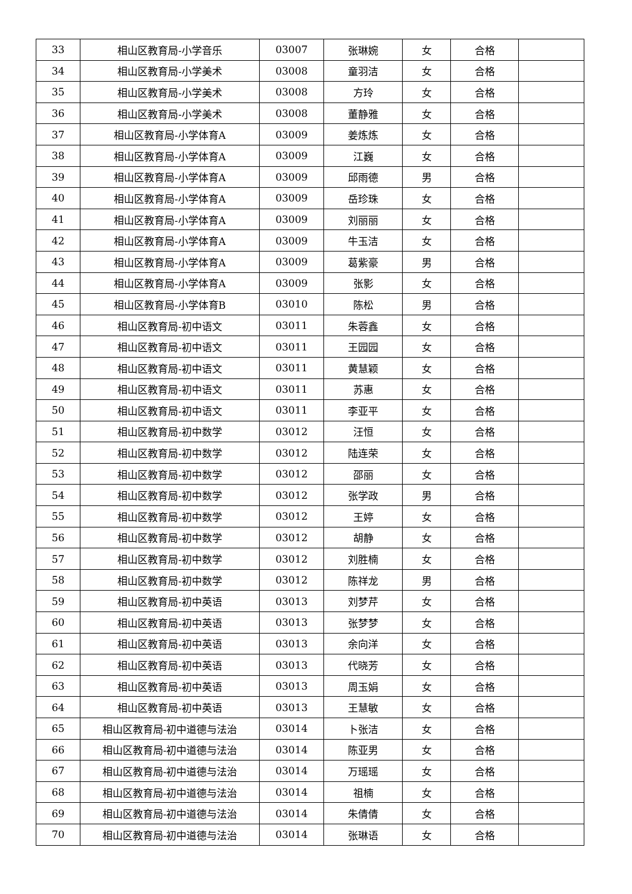| 33 | 相山区教育局-小学音乐 | 03007 | 张琳婉 | 女 | 合格 | |
| 34 | 相山区教育局-小学美术 | 03008 | 童羽洁 | 女 | 合格 | |
| 35 | 相山区教育局-小学美术 | 03008 | 方玲 | 女 | 合格 | |
| 36 | 相山区教育局-小学美术 | 03008 | 董静雅 | 女 | 合格 | |
| 37 | 相山区教育局-小学体育A | 03009 | 姜炼炼 | 女 | 合格 | |
| 38 | 相山区教育局-小学体育A | 03009 | 江巍 | 女 | 合格 | |
| 39 | 相山区教育局-小学体育A | 03009 | 邱雨德 | 男 | 合格 | |
| 40 | 相山区教育局-小学体育A | 03009 | 岳珍珠 | 女 | 合格 | |
| 41 | 相山区教育局-小学体育A | 03009 | 刘丽丽 | 女 | 合格 | |
| 42 | 相山区教育局-小学体育A | 03009 | 牛玉洁 | 女 | 合格 | |
| 43 | 相山区教育局-小学体育A | 03009 | 葛紫豪 | 男 | 合格 | |
| 44 | 相山区教育局-小学体育A | 03009 | 张影 | 女 | 合格 | |
| 45 | 相山区教育局-小学体育B | 03010 | 陈松 | 男 | 合格 | |
| 46 | 相山区教育局-初中语文 | 03011 | 朱蓉鑫 | 女 | 合格 | |
| 47 | 相山区教育局-初中语文 | 03011 | 王园园 | 女 | 合格 | |
| 48 | 相山区教育局-初中语文 | 03011 | 黄慧颖 | 女 | 合格 | |
| 49 | 相山区教育局-初中语文 | 03011 | 苏惠 | 女 | 合格 | |
| 50 | 相山区教育局-初中语文 | 03011 | 李亚平 | 女 | 合格 | |
| 51 | 相山区教育局-初中数学 | 03012 | 汪恒 | 女 | 合格 | |
| 52 | 相山区教育局-初中数学 | 03012 | 陆连荣 | 女 | 合格 | |
| 53 | 相山区教育局-初中数学 | 03012 | 邵丽 | 女 | 合格 | |
| 54 | 相山区教育局-初中数学 | 03012 | 张学政 | 男 | 合格 | |
| 55 | 相山区教育局-初中数学 | 03012 | 王婷 | 女 | 合格 | |
| 56 | 相山区教育局-初中数学 | 03012 | 胡静 | 女 | 合格 | |
| 57 | 相山区教育局-初中数学 | 03012 | 刘胜楠 | 女 | 合格 | |
| 58 | 相山区教育局-初中数学 | 03012 | 陈祥龙 | 男 | 合格 | |
| 59 | 相山区教育局-初中英语 | 03013 | 刘梦芹 | 女 | 合格 | |
| 60 | 相山区教育局-初中英语 | 03013 | 张梦梦 | 女 | 合格 | |
| 61 | 相山区教育局-初中英语 | 03013 | 余向洋 | 女 | 合格 | |
| 62 | 相山区教育局-初中英语 | 03013 | 代晓芳 | 女 | 合格 | |
| 63 | 相山区教育局-初中英语 | 03013 | 周玉娟 | 女 | 合格 | |
| 64 | 相山区教育局-初中英语 | 03013 | 王慧敏 | 女 | 合格 | |
| 65 | 相山区教育局-初中道德与法治 | 03014 | 卜张洁 | 女 | 合格 | |
| 66 | 相山区教育局-初中道德与法治 | 03014 | 陈亚男 | 女 | 合格 | |
| 67 | 相山区教育局-初中道德与法治 | 03014 | 万瑶瑶 | 女 | 合格 | |
| 68 | 相山区教育局-初中道德与法治 | 03014 | 祖楠 | 女 | 合格 | |
| 69 | 相山区教育局-初中道德与法治 | 03014 | 朱倩倩 | 女 | 合格 | |
| 70 | 相山区教育局-初中道德与法治 | 03014 | 张琳语 | 女 | 合格 | |